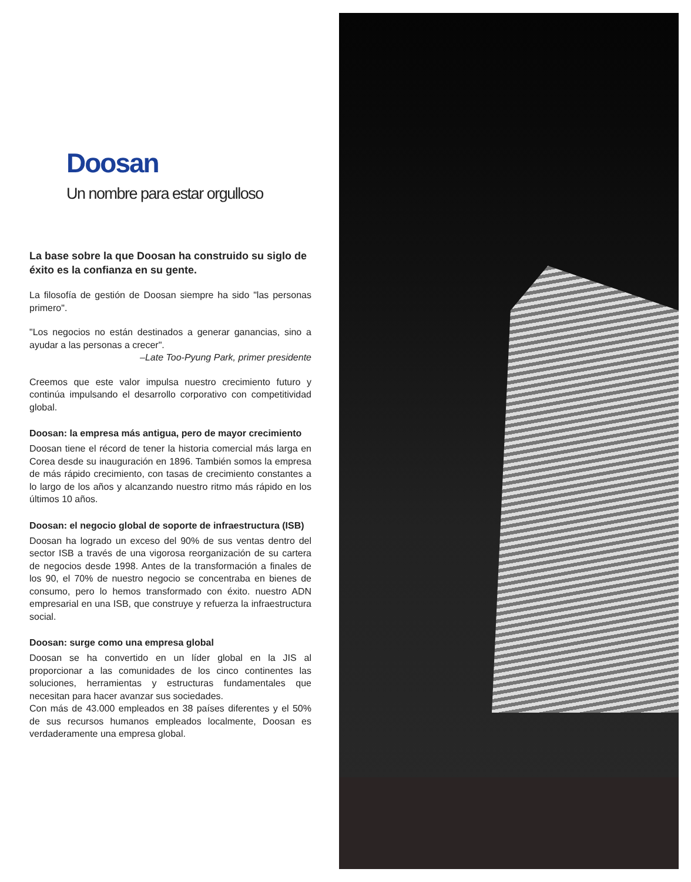Doosan
Un nombre para estar orgulloso
La base sobre la que Doosan ha construido su siglo de éxito es la confianza en su gente.
La filosofía de gestión de Doosan siempre ha sido "las personas primero".
"Los negocios no están destinados a generar ganancias, sino a ayudar a las personas a crecer".
–Late Too-Pyung Park, primer presidente
Creemos que este valor impulsa nuestro crecimiento futuro y continúa impulsando el desarrollo corporativo con competitividad global.
Doosan: la empresa más antigua, pero de mayor crecimiento
Doosan tiene el récord de tener la historia comercial más larga en Corea desde su inauguración en 1896. También somos la empresa de más rápido crecimiento, con tasas de crecimiento constantes a lo largo de los años y alcanzando nuestro ritmo más rápido en los últimos 10 años.
Doosan: el negocio global de soporte de infraestructura (ISB)
Doosan ha logrado un exceso del 90% de sus ventas dentro del sector ISB a través de una vigorosa reorganización de su cartera de negocios desde 1998. Antes de la transformación a finales de los 90, el 70% de nuestro negocio se concentraba en bienes de consumo, pero lo hemos transformado con éxito. nuestro ADN empresarial en una ISB, que construye y refuerza la infraestructura social.
Doosan: surge como una empresa global
Doosan se ha convertido en un líder global en la JIS al proporcionar a las comunidades de los cinco continentes las soluciones, herramientas y estructuras fundamentales que necesitan para hacer avanzar sus sociedades.
Con más de 43.000 empleados en 38 países diferentes y el 50% de sus recursos humanos empleados localmente, Doosan es verdaderamente una empresa global.